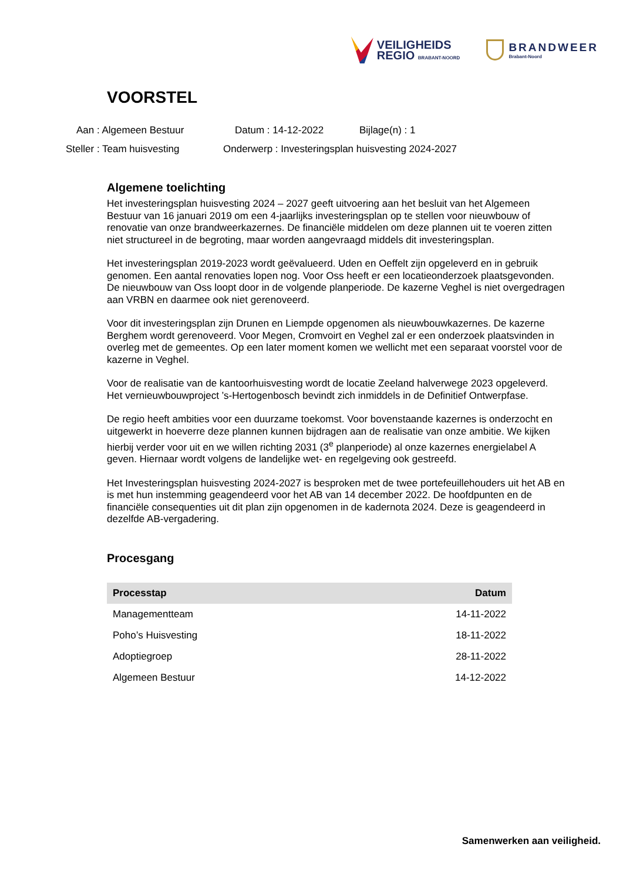VEILIGHEIDS
REGIO BRABANT-NOORD
BRANDWEER
Brabant-Noord
VOORSTEL
Aan : Algemeen Bestuur Datum : 14-12-2022 Bijlage(n) : 1 Steller : Team huisvesting Onderwerp : Investeringsplan huisvesting 2024-2027
Algemene toelichting
Het investeringsplan huisvesting 2024 – 2027 geeft uitvoering aan het besluit van het Algemeen Bestuur van 16 januari 2019 om een 4-jaarlijks investeringsplan op te stellen voor nieuwbouw of renovatie van onze brandweerkazernes. De financiële middelen om deze plannen uit te voeren zitten niet structureel in de begroting, maar worden aangevraagd middels dit investeringsplan.
Het investeringsplan 2019-2023 wordt geëvalueerd. Uden en Oeffelt zijn opgeleverd en in gebruik genomen. Een aantal renovaties lopen nog. Voor Oss heeft er een locatieonderzoek plaatsgevonden. De nieuwbouw van Oss loopt door in de volgende planperiode. De kazerne Veghel is niet overgedragen aan VRBN en daarmee ook niet gerenoveerd.
Voor dit investeringsplan zijn Drunen en Liempde opgenomen als nieuwbouwkazernes. De kazerne Berghem wordt gerenoveerd. Voor Megen, Cromvoirt en Veghel zal er een onderzoek plaatsvinden in overleg met de gemeentes. Op een later moment komen we wellicht met een separaat voorstel voor de kazerne in Veghel.
Voor de realisatie van de kantoorhuisvesting wordt de locatie Zeeland halverwege 2023 opgeleverd. Het vernieuwbouwproject ’s-Hertogenbosch bevindt zich inmiddels in de Definitief Ontwerpfase.
De regio heeft ambities voor een duurzame toekomst. Voor bovenstaande kazernes is onderzocht en uitgewerkt in hoeverre deze plannen kunnen bijdragen aan de realisatie van onze ambitie. We kijken hierbij verder voor uit en we willen richting 2031 (3<sup>e</sup> planperiode) al onze kazernes energielabel A geven. Hiernaar wordt volgens de landelijke wet- en regelgeving ook gestreefd.
Het Investeringsplan huisvesting 2024-2027 is besproken met de twee portefeuillehouders uit het AB en is met hun instemming geagendeerd voor het AB van 14 december 2022. De hoofdpunten en de financiële consequenties uit dit plan zijn opgenomen in de kadernota 2024. Deze is geagendeerd in dezelfde AB-vergadering.
Procesgang
| Processtap | Datum |
| --- | --- |
| Managementteam | 14-11-2022 |
| Poho’s Huisvesting | 18-11-2022 |
| Adoptiegroep | 28-11-2022 |
| Algemeen Bestuur | 14-12-2022 |
Samenwerken aan veiligheid.